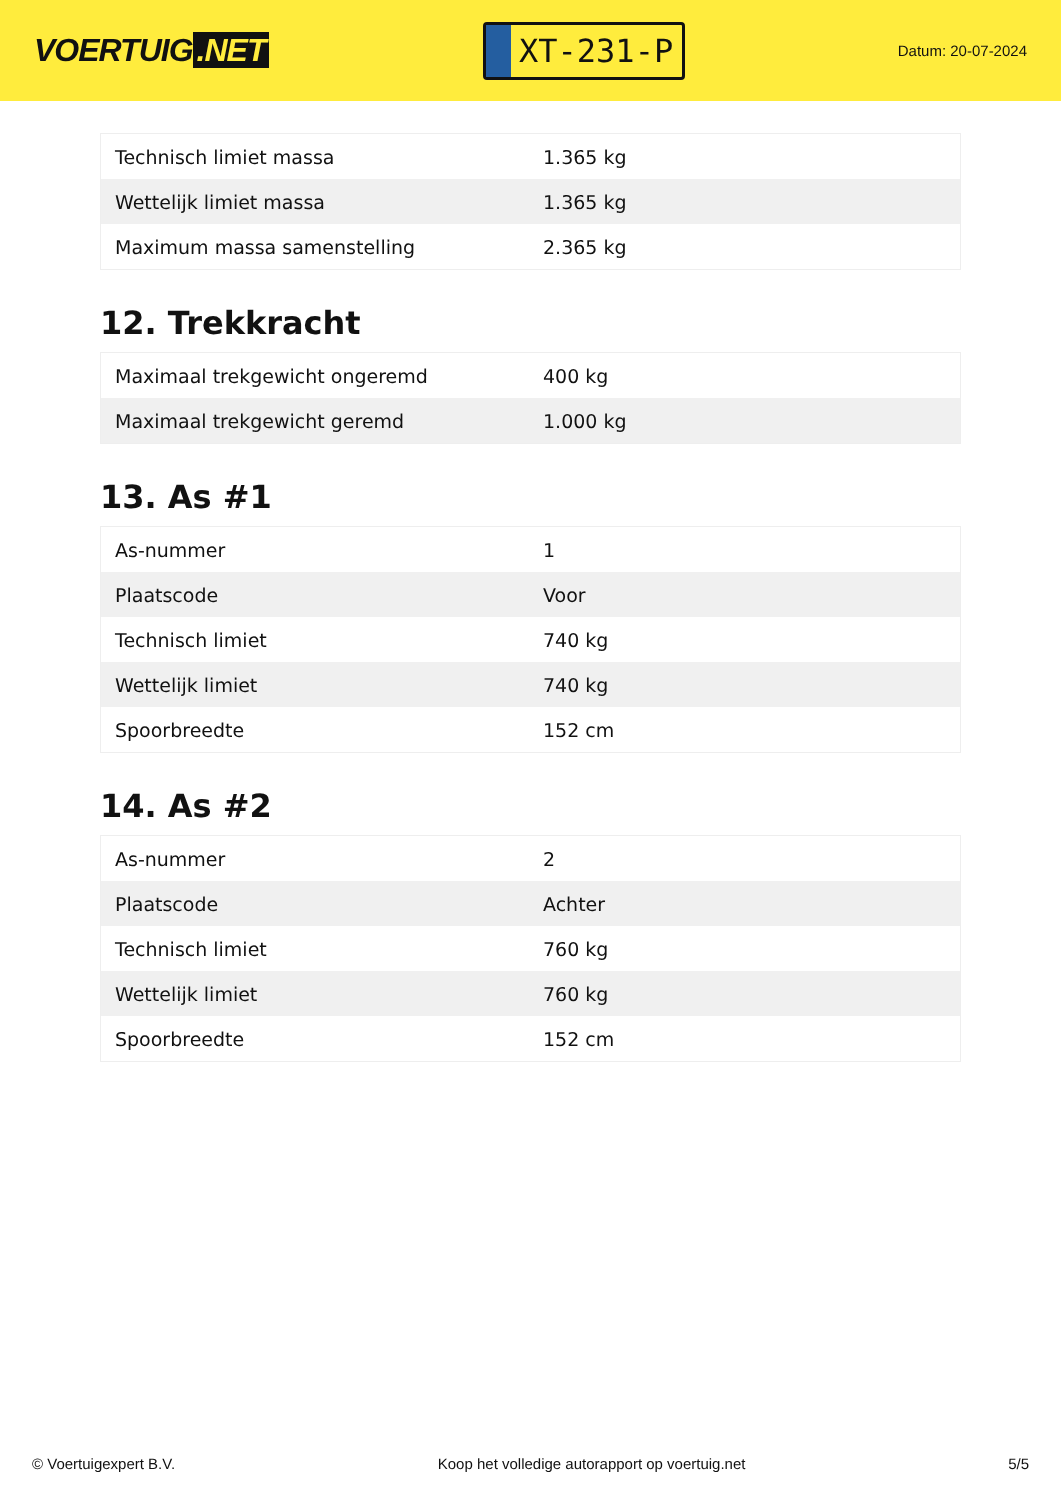VOERTUIG.NET
XT-231-P
Datum: 20-07-2024
| Technisch limiet massa | 1.365 kg |
| Wettelijk limiet massa | 1.365 kg |
| Maximum massa samenstelling | 2.365 kg |
12. Trekkracht
| Maximaal trekgewicht ongeremd | 400 kg |
| Maximaal trekgewicht geremd | 1.000 kg |
13. As #1
| As-nummer | 1 |
| Plaatscode | Voor |
| Technisch limiet | 740 kg |
| Wettelijk limiet | 740 kg |
| Spoorbreedte | 152 cm |
14. As #2
| As-nummer | 2 |
| Plaatscode | Achter |
| Technisch limiet | 760 kg |
| Wettelijk limiet | 760 kg |
| Spoorbreedte | 152 cm |
© Voertuigexpert B.V. Koop het volledige autorapport op voertuig.net 5/5